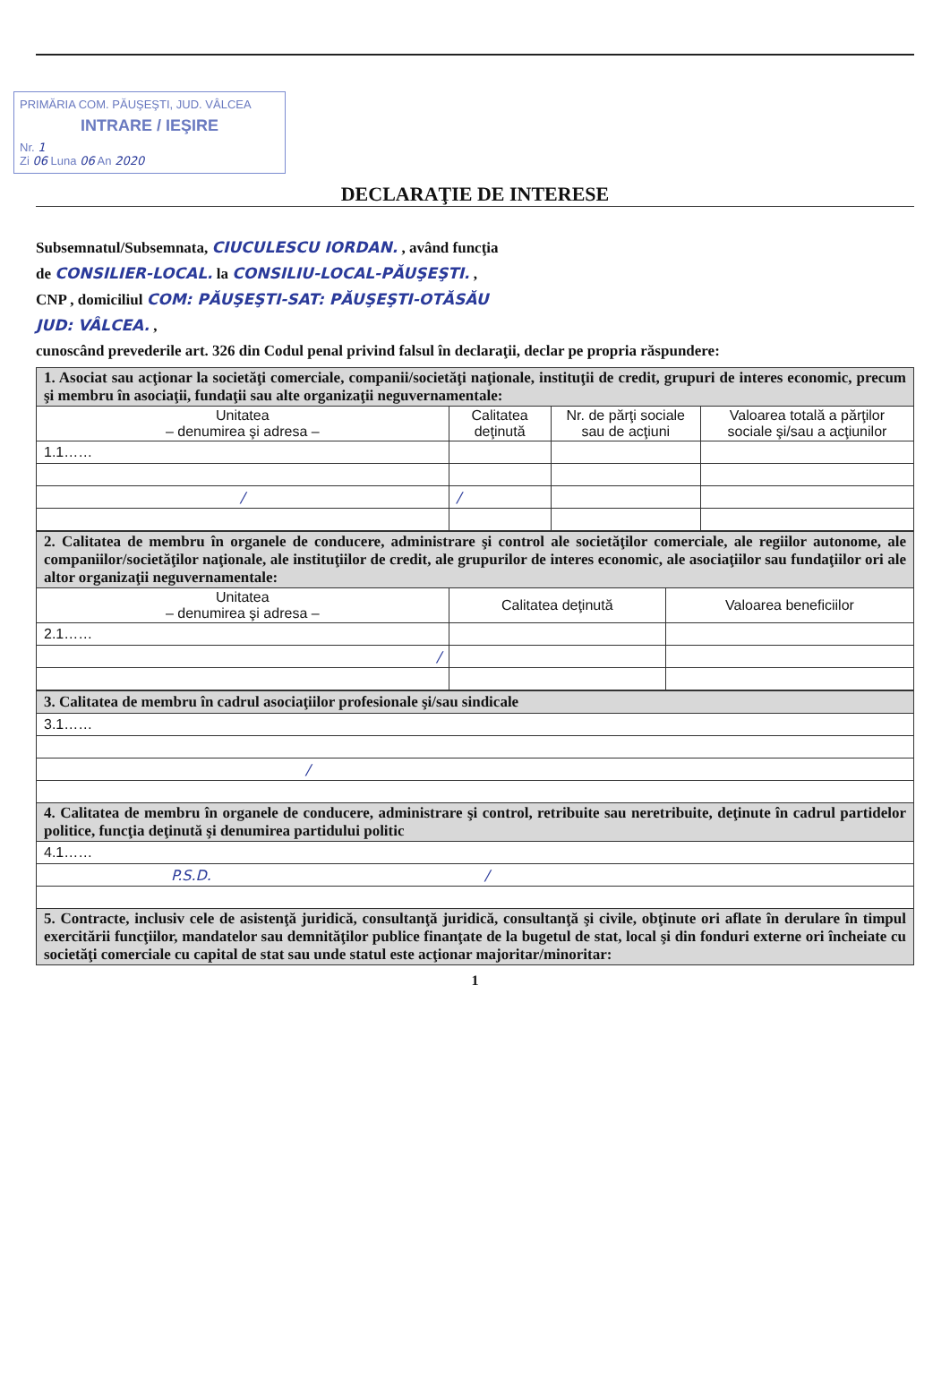PRIMĂRIA COM. PĂUŞEŞTI, JUD. VÂLCEA
INTRARE / IEŞIRE
Nr. 1
Zi 06 Luna 06 An 2020
DECLARAŢIE DE INTERESE
Subsemnatul/Subsemnata, CIUCULESCU IORDAN. , având funcţia
de CONSILIER-LOCAL. la CONSILIU-LOCAL-PĂUŞEŞTI. ,
CNP , domiciliul COM: PĂUŞEŞTI-SAT: PĂUŞEŞTI-OTĂSĂU
JUD: VÂLCEA. ,
cunoscând prevederile art. 326 din Codul penal privind falsul în declaraţii, declar pe propria răspundere:
| 1. Asociat sau acţionar la societăţi comerciale, companii/societăţi naţionale, instituţii de credit, grupuri de interes economic, precum şi membru în asociaţii, fundaţii sau alte organizaţii neguvernamentale: | | | |
| Unitatea – denumirea şi adresa – | Calitatea deţinută | Nr. de părţi sociale sau de acţiuni | Valoarea totală a părţilor sociale şi/sau a acţiunilor |
| 1.1…… | | | |
| / | / | | |
| 2. Calitatea de membru în organele de conducere, administrare şi control ale societăţilor comerciale, ale regiilor autonome, ale companiilor/societăţilor naţionale, ale instituţiilor de credit, ale grupurilor de interes economic, ale asociaţiilor sau fundaţiilor ori ale altor organizaţii neguvernamentale: | | |
| Unitatea – denumirea şi adresa – | Calitatea deţinută | Valoarea beneficiilor |
| 2.1…… | | |
| / | | |
| 3. Calitatea de membru în cadrul asociaţiilor profesionale şi/sau sindicale |
| 3.1…… |
| / |
| 4. Calitatea de membru în organele de conducere, administrare şi control, retribuite sau neretribuite, deţinute în cadrul partidelor politice, funcţia deţinută şi denumirea partidului politic |
| 4.1…… |
| P.S.D. / |
| 5. Contracte, inclusiv cele de asistenţă juridică, consultanţă juridică, consultanţă şi civile, obţinute ori aflate în derulare în timpul exercitării funcţiilor, mandatelor sau demnităţilor publice finanţate de la bugetul de stat, local şi din fonduri externe ori încheiate cu societăţi comerciale cu capital de stat sau unde statul este acţionar majoritar/minoritar: |
1